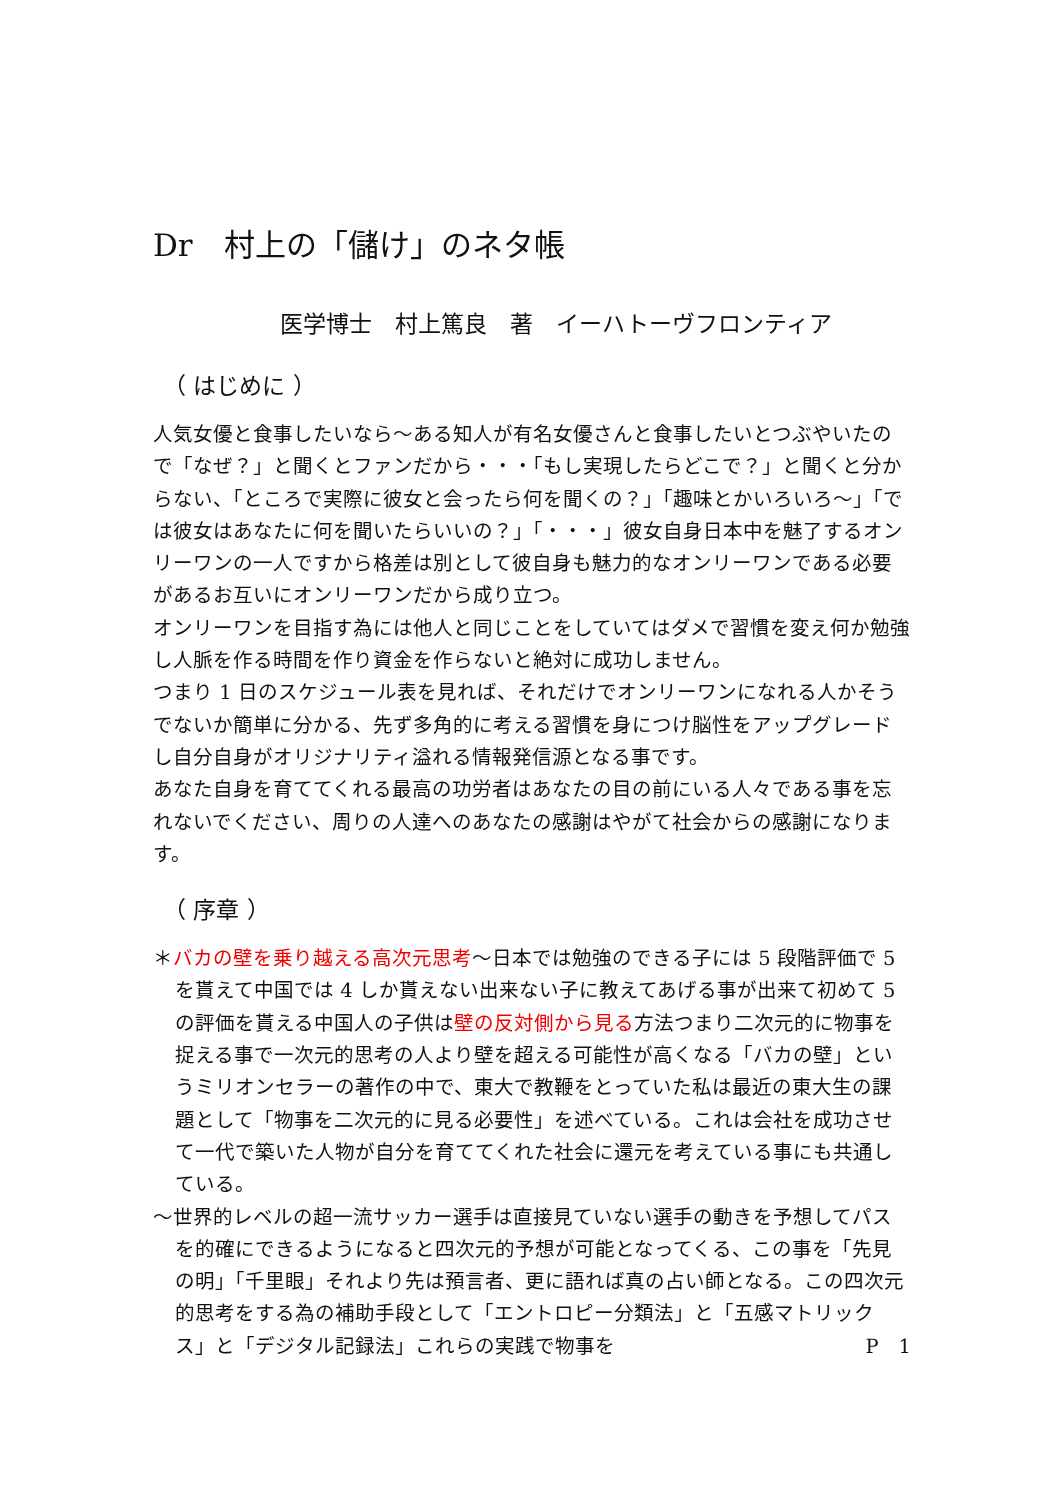Dr　村上の「儲け」のネタ帳
医学博士　村上篤良　著　イーハトーヴフロンティア
（ はじめに ）
人気女優と食事したいなら～ある知人が有名女優さんと食事したいとつぶやいたので「なぜ？」と聞くとファンだから・・・「もし実現したらどこで？」と聞くと分からない、「ところで実際に彼女と会ったら何を聞くの？」「趣味とかいろいろ～」「では彼女はあなたに何を聞いたらいいの？」「・・・」彼女自身日本中を魅了するオンリーワンの一人ですから格差は別として彼自身も魅力的なオンリーワンである必要があるお互いにオンリーワンだから成り立つ。
オンリーワンを目指す為には他人と同じことをしていてはダメで習慣を変え何か勉強し人脈を作る時間を作り資金を作らないと絶対に成功しません。
つまり 1 日のスケジュール表を見れば、それだけでオンリーワンになれる人かそうでないか簡単に分かる、先ず多角的に考える習慣を身につけ脳性をアップグレードし自分自身がオリジナリティ溢れる情報発信源となる事です。
あなた自身を育ててくれる最高の功労者はあなたの目の前にいる人々である事を忘れないでください、周りの人達へのあなたの感謝はやがて社会からの感謝になります。
（ 序章 ）
＊バカの壁を乗り越える高次元思考～日本では勉強のできる子には 5 段階評価で 5 を貰えて中国では 4 しか貰えない出来ない子に教えてあげる事が出来て初めて 5 の評価を貰える中国人の子供は壁の反対側から見る方法つまり二次元的に物事を捉える事で一次元的思考の人より壁を超える可能性が高くなる「バカの壁」というミリオンセラーの著作の中で、東大で教鞭をとっていた私は最近の東大生の課題として「物事を二次元的に見る必要性」を述べている。これは会社を成功させて一代で築いた人物が自分を育ててくれた社会に還元を考えている事にも共通している。
～世界的レベルの超一流サッカー選手は直接見ていない選手の動きを予想してパスを的確にできるようになると四次元的予想が可能となってくる、この事を「先見の明」「千里眼」それより先は預言者、更に語れば真の占い師となる。この四次元的思考をする為の補助手段として「エントロピー分類法」と「五感マトリックス」と「デジタル記録法」これらの実践で物事を P　1